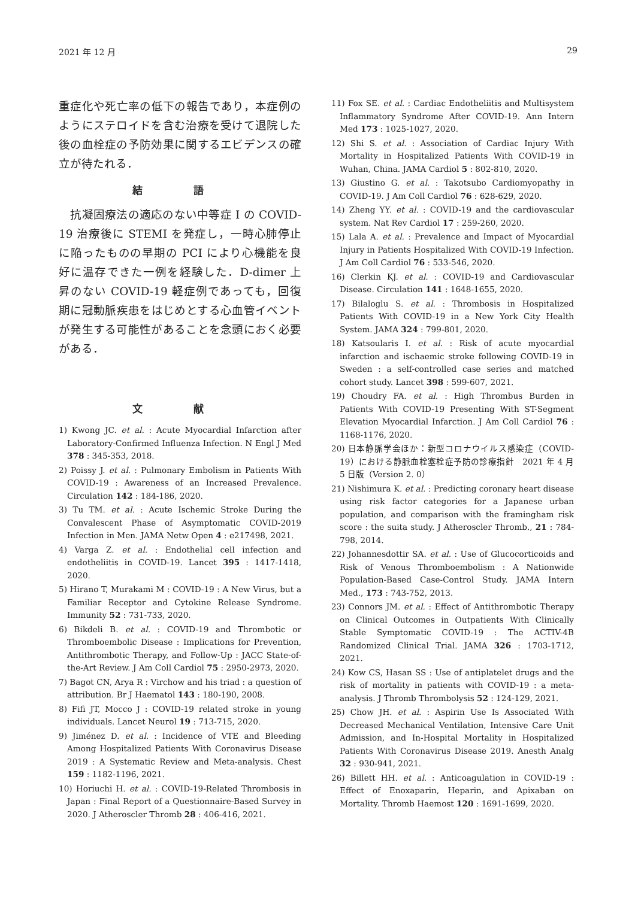2021 年 12 月 29
重症化や死亡率の低下の報告であり，本症例のようにステロイドを含む治療を受けて退院した後の血栓症の予防効果に関するエビデンスの確立が待たれる．
結 語
　抗凝固療法の適応のない中等症 I の COVID-19 治療後に STEMI を発症し，一時心肺停止に陥ったものの早期の PCI により心機能を良好に温存できた一例を経験した．D-dimer 上昇のない COVID-19 軽症例であっても，回復期に冠動脈疾患をはじめとする心血管イベントが発生する可能性があることを念頭におく必要がある．
文 献
1) Kwong JC. et al. : Acute Myocardial Infarction after Laboratory-Confirmed Influenza Infection. N Engl J Med 378 : 345-353, 2018.
2) Poissy J. et al. : Pulmonary Embolism in Patients With COVID-19 : Awareness of an Increased Prevalence. Circulation 142 : 184-186, 2020.
3) Tu TM. et al. : Acute Ischemic Stroke During the Convalescent Phase of Asymptomatic COVID-2019 Infection in Men. JAMA Netw Open 4 : e217498, 2021.
4) Varga Z. et al. : Endothelial cell infection and endotheliitis in COVID-19. Lancet 395 : 1417-1418, 2020.
5) Hirano T, Murakami M : COVID-19 : A New Virus, but a Familiar Receptor and Cytokine Release Syndrome. Immunity 52 : 731-733, 2020.
6) Bikdeli B. et al. : COVID-19 and Thrombotic or Thromboembolic Disease : Implications for Prevention, Antithrombotic Therapy, and Follow-Up : JACC State-of-the-Art Review. J Am Coll Cardiol 75 : 2950-2973, 2020.
7) Bagot CN, Arya R : Virchow and his triad : a question of attribution. Br J Haematol 143 : 180-190, 2008.
8) Fifi JT, Mocco J : COVID-19 related stroke in young individuals. Lancet Neurol 19 : 713-715, 2020.
9) Jiménez D. et al. : Incidence of VTE and Bleeding Among Hospitalized Patients With Coronavirus Disease 2019 : A Systematic Review and Meta-analysis. Chest 159 : 1182-1196, 2021.
10) Horiuchi H. et al. : COVID-19-Related Thrombosis in Japan : Final Report of a Questionnaire-Based Survey in 2020. J Atheroscler Thromb 28 : 406-416, 2021.
11) Fox SE. et al. : Cardiac Endotheliitis and Multisystem Inflammatory Syndrome After COVID-19. Ann Intern Med 173 : 1025-1027, 2020.
12) Shi S. et al. : Association of Cardiac Injury With Mortality in Hospitalized Patients With COVID-19 in Wuhan, China. JAMA Cardiol 5 : 802-810, 2020.
13) Giustino G. et al. : Takotsubo Cardiomyopathy in COVID-19. J Am Coll Cardiol 76 : 628-629, 2020.
14) Zheng YY. et al. : COVID-19 and the cardiovascular system. Nat Rev Cardiol 17 : 259-260, 2020.
15) Lala A. et al. : Prevalence and Impact of Myocardial Injury in Patients Hospitalized With COVID-19 Infection. J Am Coll Cardiol 76 : 533-546, 2020.
16) Clerkin KJ. et al. : COVID-19 and Cardiovascular Disease. Circulation 141 : 1648-1655, 2020.
17) Bilaloglu S. et al. : Thrombosis in Hospitalized Patients With COVID-19 in a New York City Health System. JAMA 324 : 799-801, 2020.
18) Katsoularis I. et al. : Risk of acute myocardial infarction and ischaemic stroke following COVID-19 in Sweden : a self-controlled case series and matched cohort study. Lancet 398 : 599-607, 2021.
19) Choudry FA. et al. : High Thrombus Burden in Patients With COVID-19 Presenting With ST-Segment Elevation Myocardial Infarction. J Am Coll Cardiol 76 : 1168-1176, 2020.
20) 日本静脈学会ほか：新型コロナウイルス感染症（COVID-19）における静脈血栓塞栓症予防の診療指針　2021 年 4 月 5 日版（Version 2. 0）
21) Nishimura K. et al. : Predicting coronary heart disease using risk factor categories for a Japanese urban population, and comparison with the framingham risk score : the suita study. J Atheroscler Thromb., 21 : 784-798, 2014.
22) Johannesdottir SA. et al. : Use of Glucocorticoids and Risk of Venous Thromboembolism : A Nationwide Population-Based Case-Control Study. JAMA Intern Med., 173 : 743-752, 2013.
23) Connors JM. et al. : Effect of Antithrombotic Therapy on Clinical Outcomes in Outpatients With Clinically Stable Symptomatic COVID-19 : The ACTIV-4B Randomized Clinical Trial. JAMA 326 : 1703-1712, 2021.
24) Kow CS, Hasan SS : Use of antiplatelet drugs and the risk of mortality in patients with COVID-19 : a meta-analysis. J Thromb Thrombolysis 52 : 124-129, 2021.
25) Chow JH. et al. : Aspirin Use Is Associated With Decreased Mechanical Ventilation, Intensive Care Unit Admission, and In-Hospital Mortality in Hospitalized Patients With Coronavirus Disease 2019. Anesth Analg 32 : 930-941, 2021.
26) Billett HH. et al. : Anticoagulation in COVID-19 : Effect of Enoxaparin, Heparin, and Apixaban on Mortality. Thromb Haemost 120 : 1691-1699, 2020.